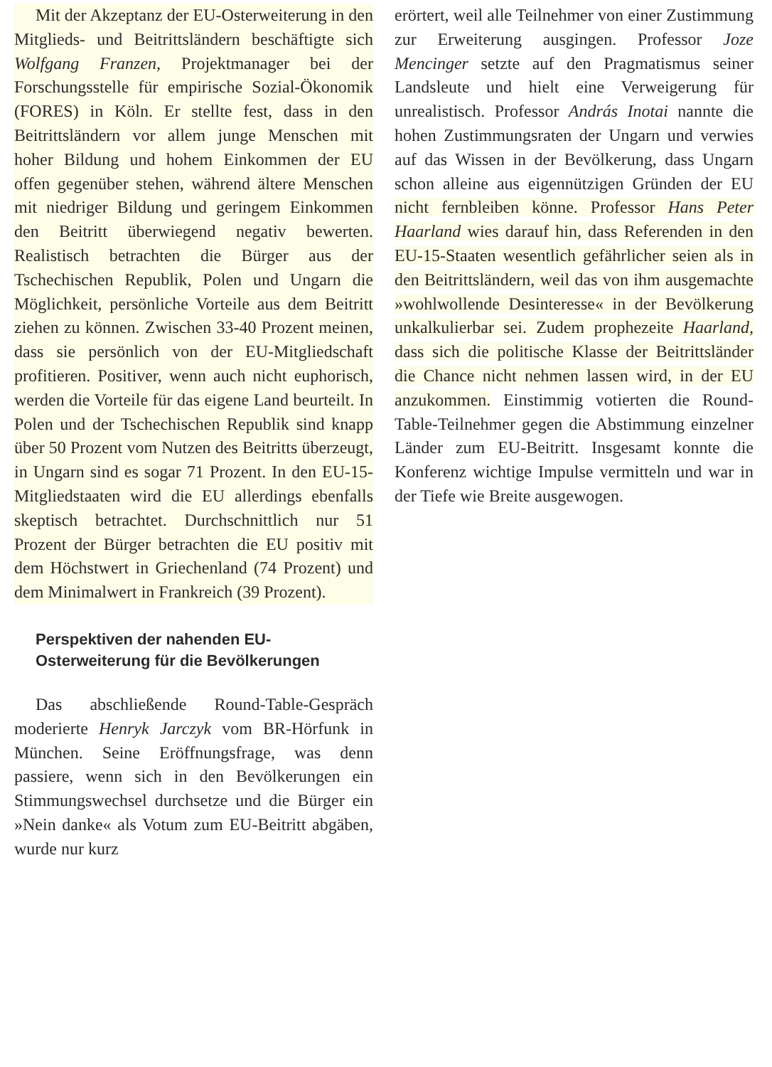Mit der Akzeptanz der EU-Osterweiterung in den Mitglieds- und Beitrittsländern beschäftigte sich Wolfgang Franzen, Projektmanager bei der Forschungsstelle für empirische Sozial-Ökonomik (FORES) in Köln. Er stellte fest, dass in den Beitrittsländern vor allem junge Menschen mit hoher Bildung und hohem Einkommen der EU offen gegenüber stehen, während ältere Menschen mit niedriger Bildung und geringem Einkommen den Beitritt überwiegend negativ bewerten. Realistisch betrachten die Bürger aus der Tschechischen Republik, Polen und Ungarn die Möglichkeit, persönliche Vorteile aus dem Beitritt ziehen zu können. Zwischen 33-40 Prozent meinen, dass sie persönlich von der EU-Mitgliedschaft profitieren. Positiver, wenn auch nicht euphorisch, werden die Vorteile für das eigene Land beurteilt. In Polen und der Tschechischen Republik sind knapp über 50 Prozent vom Nutzen des Beitritts überzeugt, in Ungarn sind es sogar 71 Prozent. In den EU-15-Mitgliedstaaten wird die EU allerdings ebenfalls skeptisch betrachtet. Durchschnittlich nur 51 Prozent der Bürger betrachten die EU positiv mit dem Höchstwert in Griechenland (74 Prozent) und dem Minimalwert in Frankreich (39 Prozent).
Perspektiven der nahenden EU-
Osterweiterung für die Bevölkerungen
Das abschließende Round-Table-Gespräch moderierte Henryk Jarczyk vom BR-Hörfunk in München. Seine Eröffnungsfrage, was denn passiere, wenn sich in den Bevölkerungen ein Stimmungswechsel durchsetze und die Bürger ein »Nein danke« als Votum zum EU-Beitritt abgäben, wurde nur kurz
erörtert, weil alle Teilnehmer von einer Zustimmung zur Erweiterung ausgingen. Professor Joze Mencinger setzte auf den Pragmatismus seiner Landsleute und hielt eine Verweigerung für unrealistisch. Professor András Inotai nannte die hohen Zustimmungsraten der Ungarn und verwies auf das Wissen in der Bevölkerung, dass Ungarn schon alleine aus eigennützigen Gründen der EU nicht fernbleiben könne. Professor Hans Peter Haarland wies darauf hin, dass Referenden in den EU-15-Staaten wesentlich gefährlicher seien als in den Beitrittsländern, weil das von ihm ausgemachte »wohlwollende Desinteresse« in der Bevölkerung unkalkulierbar sei. Zudem prophezeite Haarland, dass sich die politische Klasse der Beitrittsländer die Chance nicht nehmen lassen wird, in der EU anzukommen. Einstimmig votierten die Round-Table-Teilnehmer gegen die Abstimmung einzelner Länder zum EU-Beitritt. Insgesamt konnte die Konferenz wichtige Impulse vermitteln und war in der Tiefe wie Breite ausgewogen.